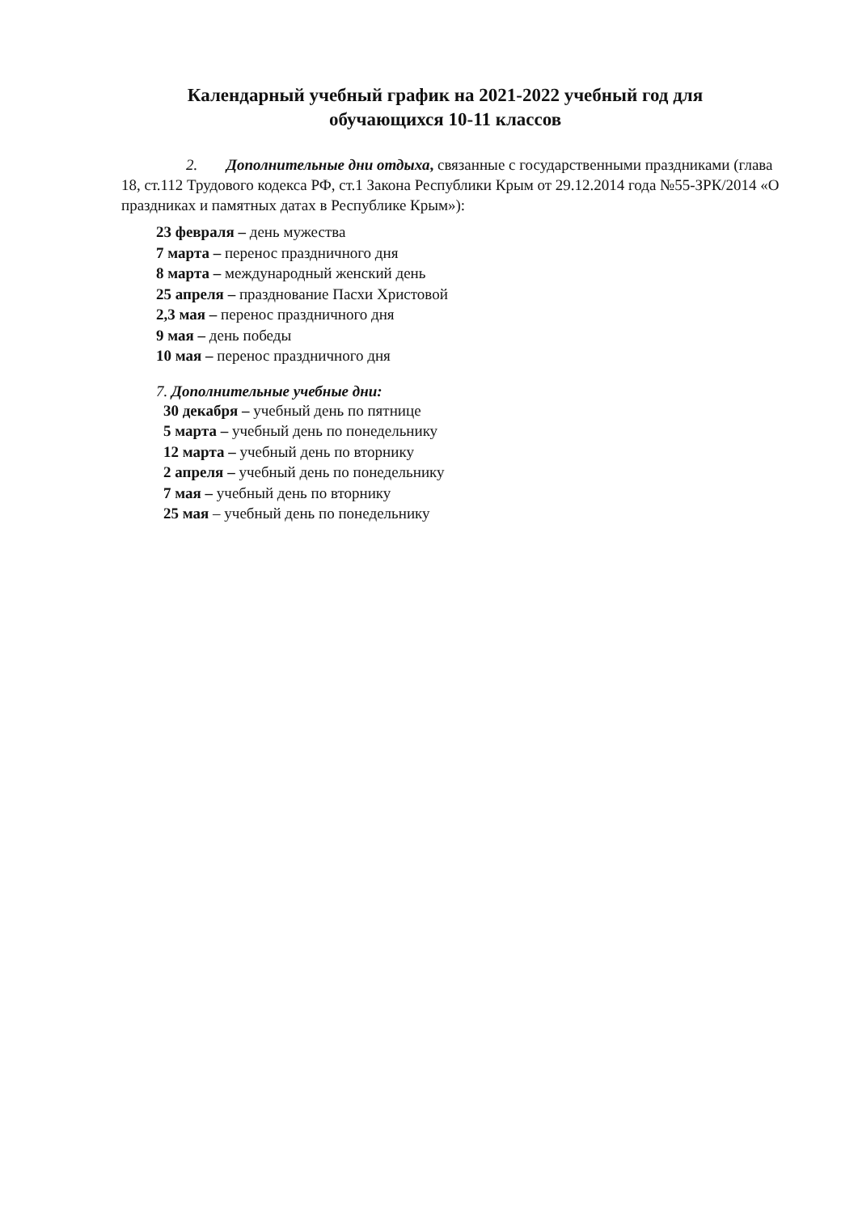Календарный учебный график на 2021-2022 учебный год для
обучающихся 10-11 классов
2. Дополнительные дни отдыха, связанные с государственными праздниками (глава 18, ст.112 Трудового кодекса РФ, ст.1 Закона Республики Крым от 29.12.2014 года №55-ЗРК/2014 «О праздниках и памятных датах в Республике Крым»):
23 февраля – день мужества
7 марта – перенос праздничного дня
8 марта – международный женский день
25 апреля – празднование Пасхи Христовой
2,3 мая – перенос праздничного дня
9 мая – день победы
10 мая – перенос праздничного дня
7. Дополнительные учебные дни:
30 декабря – учебный день по пятнице
5 марта – учебный день по понедельнику
12 марта – учебный день по вторнику
2 апреля – учебный день по понедельнику
7 мая – учебный день по вторнику
25 мая – учебный день по понедельнику